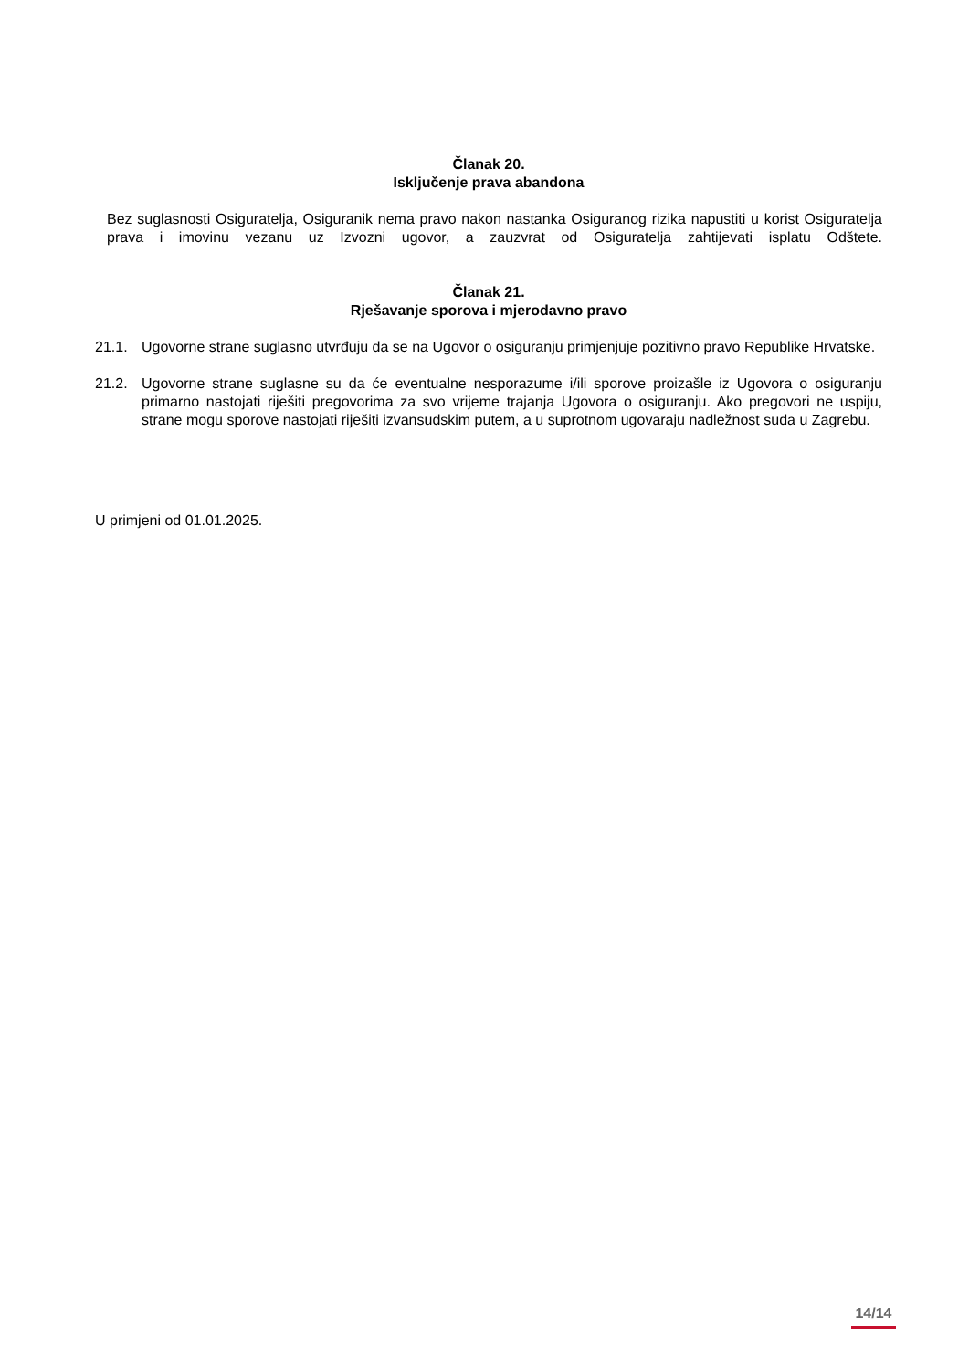Članak 20.
Isključenje prava abandona
Bez suglasnosti Osiguratelja, Osiguranik nema pravo nakon nastanka Osiguranog rizika napustiti u korist Osiguratelja prava i imovinu vezanu uz Izvozni ugovor, a zauzvrat od Osiguratelja zahtijevati isplatu Odštete.
Članak 21.
Rješavanje sporova i mjerodavno pravo
21.1. Ugovorne strane suglasno utvrđuju da se na Ugovor o osiguranju primjenjuje pozitivno pravo Republike Hrvatske.
21.2. Ugovorne strane suglasne su da će eventualne nesporazume i/ili sporove proizašle iz Ugovora o osiguranju primarno nastojati riješiti pregovorima za svo vrijeme trajanja Ugovora o osiguranju. Ako pregovori ne uspiju, strane mogu sporove nastojati riješiti izvansudskim putem, a u suprotnom ugovaraju nadležnost suda u Zagrebu.
U primjeni od 01.01.2025.
14/14